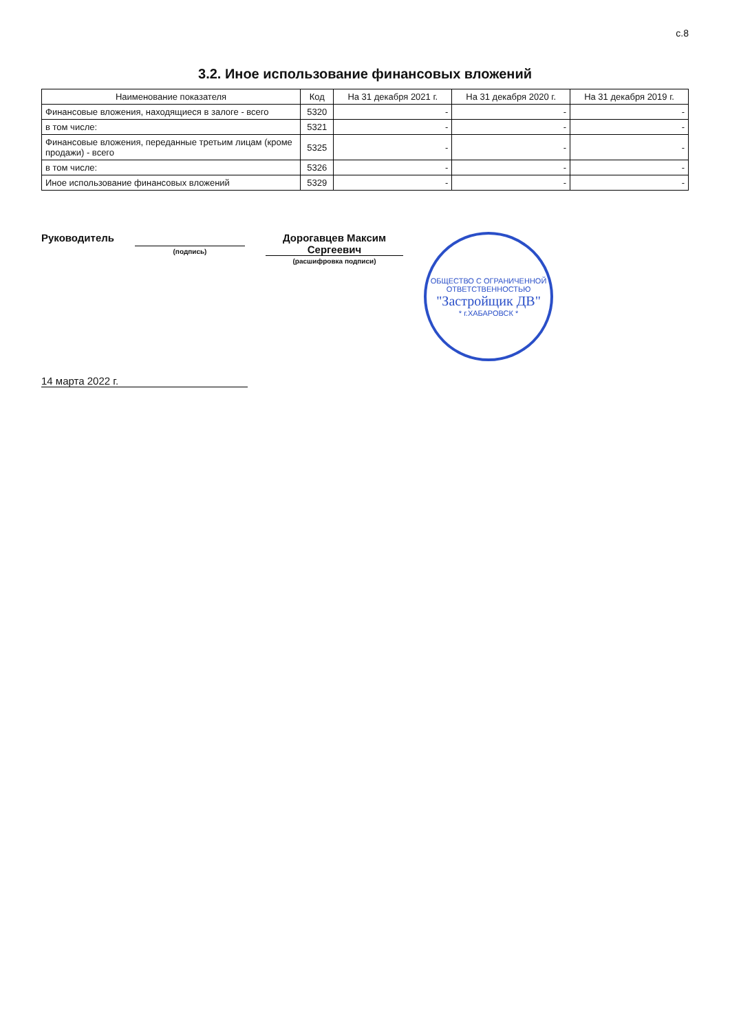с.8
3.2. Иное использование финансовых вложений
| Наименование показателя | Код | На 31 декабря 2021 г. | На 31 декабря 2020 г. | На 31 декабря 2019 г. |
| --- | --- | --- | --- | --- |
| Финансовые вложения, находящиеся в залоге - всего | 5320 | - | - | - |
| в том числе: | 5321 | - | - | - |
| Финансовые вложения, переданные третьим лицам (кроме продажи) - всего | 5325 | - | - | - |
| в том числе: | 5326 | - | - | - |
| Иное использование финансовых вложений | 5329 | - | - | - |
Руководитель
(подпись)
Дорогавцев Максим Сергеевич
(расшифровка подписи)
ОБЩЕСТВО С ОГРАНИЧЕННОЙ ОТВЕТСТВЕННОСТЬЮ
"Застройщик ДВ"
* г.ХАБАРОВСК *
14 марта 2022 г.